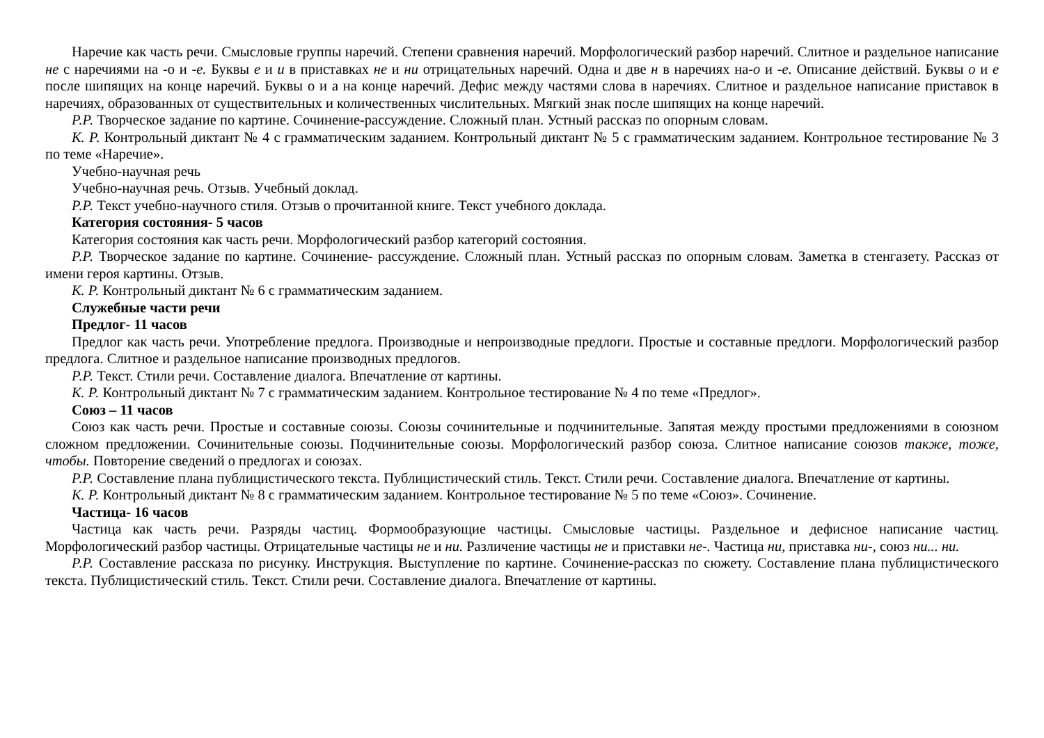Наречие как часть речи. Смысловые группы наречий. Степени сравнения наречий. Морфологический разбор наречий. Слитное и раздельное написание не с наречиями на -о и -е. Буквы е и и в приставках не и ни отрицательных наречий. Одна и две н в наречиях на-о и -е. Описание действий. Буквы о и е после шипящих на конце наречий. Буквы о и а на конце наречий. Дефис между частями слова в наречиях. Слитное и раздельное написание приставок в наречиях, образованных от существительных и количественных числительных. Мягкий знак после шипящих на конце наречий.
Р.Р. Творческое задание по картине. Сочинение-рассуждение. Сложный план. Устный рассказ по опорным словам.
К. Р. Контрольный диктант № 4 с грамматическим заданием. Контрольный диктант № 5 с грамматическим заданием. Контрольное тестирование № 3 по теме «Наречие».
Учебно-научная речь
Учебно-научная речь. Отзыв. Учебный доклад.
Р.Р. Текст учебно-научного стиля. Отзыв о прочитанной книге. Текст учебного доклада.
Категория состояния- 5 часов
Категория состояния как часть речи. Морфологический разбор категорий состояния.
Р.Р. Творческое задание по картине. Сочинение- рассуждение. Сложный план. Устный рассказ по опорным словам. Заметка в стенгазету. Рассказ от имени героя картины. Отзыв.
К. Р. Контрольный диктант № 6 с грамматическим заданием.
Служебные части речи
Предлог- 11 часов
Предлог как часть речи. Употребление предлога. Производные и непроизводные предлоги. Простые и составные предлоги. Морфологический разбор предлога. Слитное и раздельное написание производных предлогов.
Р.Р. Текст. Стили речи. Составление диалога. Впечатление от картины.
К. Р. Контрольный диктант № 7 с грамматическим заданием. Контрольное тестирование № 4 по теме «Предлог».
Союз – 11 часов
Союз как часть речи. Простые и составные союзы. Союзы сочинительные и подчинительные. Запятая между простыми предложениями в союзном сложном предложении. Сочинительные союзы. Подчинительные союзы. Морфологический разбор союза. Слитное написание союзов также, тоже, чтобы. Повторение сведений о предлогах и союзах.
Р.Р. Составление плана публицистического текста. Публицистический стиль. Текст. Стили речи. Составление диалога. Впечатление от картины.
К. Р. Контрольный диктант № 8 с грамматическим заданием. Контрольное тестирование № 5 по теме «Союз». Сочинение.
Частица- 16 часов
Частица как часть речи. Разряды частиц. Формообразующие частицы. Смысловые частицы. Раздельное и дефисное написание частиц. Морфологический разбор частицы. Отрицательные частицы не и ни. Различение частицы не и приставки не-. Частица ни, приставка ни-, союз ни... ни.
Р.Р. Составление рассказа по рисунку. Инструкция. Выступление по картине. Сочинение-рассказ по сюжету. Составление плана публицистического текста. Публицистический стиль. Текст. Стили речи. Составление диалога. Впечатление от картины.